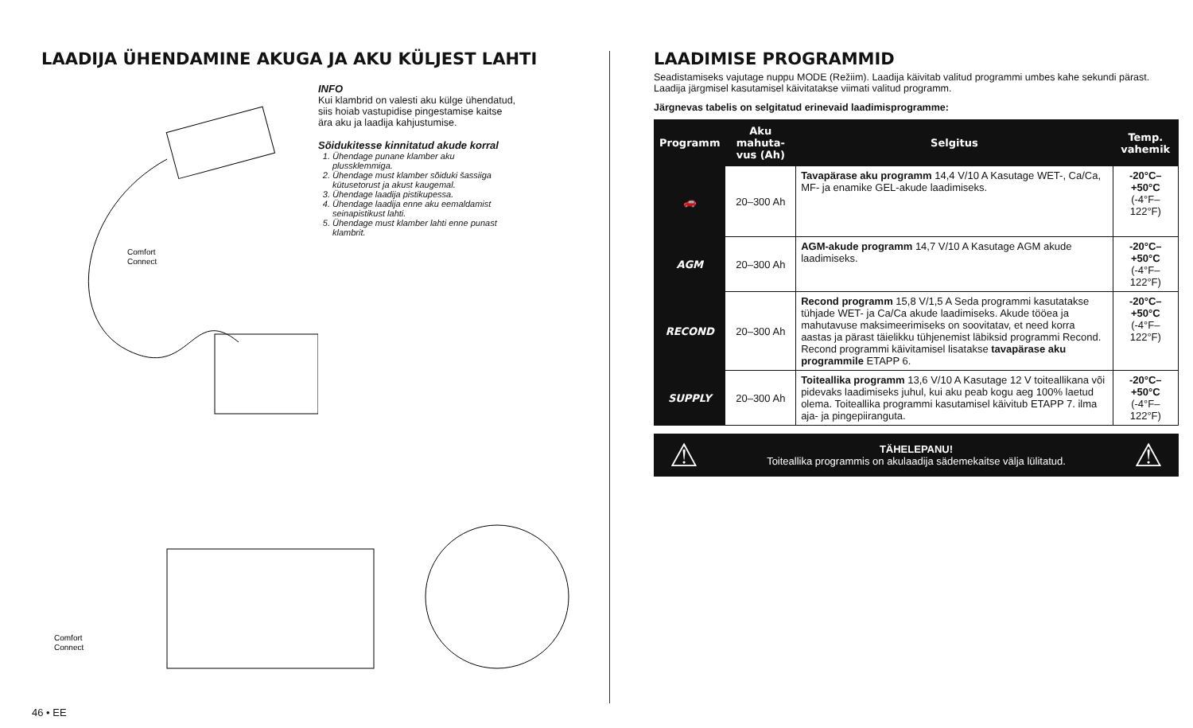LAADIJA ÜHENDAMINE AKUGA JA AKU KÜLJEST LAHTI
Comfort
Connect
INFO
Kui klambrid on valesti aku külge ühendatud, siis hoiab vastupidise pingestamise kaitse ära aku ja laadija kahjustumise.
Sõidukitesse kinnitatud akude korral
1. Ühendage punane klamber aku plussklemmiga.
2. Ühendage must klamber sõiduki šassiiga kütusetorust ja akust kaugemal.
3. Ühendage laadija pistikupessa.
4. Ühendage laadija enne aku eemaldamist seinapistikust lahti.
5. Ühendage must klamber lahti enne punast klambrit.
Comfort
Connect
LAADIMISE PROGRAMMID
Seadistamiseks vajutage nuppu MODE (Režiim). Laadija käivitab valitud programmi umbes kahe sekundi pärast. Laadija järgmisel kasutamisel käivitatakse viimati valitud programm.
Järgnevas tabelis on selgitatud erinevaid laadimisprogramme:
| Programm | Aku mahuta-vus (Ah) | Selgitus | Temp. vahemik |
| --- | --- | --- | --- |
| 🚗 | 20–300 Ah | Tavapärase aku programm 14,4 V/10 A Kasutage WET-, Ca/Ca, MF- ja enamike GEL-akude laadimiseks. | -20°C–+50°C (-4°F–122°F) |
| AGM | 20–300 Ah | AGM-akude programm 14,7 V/10 A Kasutage AGM akude laadimiseks. | -20°C–+50°C (-4°F–122°F) |
| RECOND | 20–300 Ah | Recond programm 15,8 V/1,5 A Seda programmi kasutatakse tühjade WET- ja Ca/Ca akude laadimiseks. Akude tööea ja mahutavuse maksimeerimiseks on soovitatav, et need korra aastas ja pärast täielikku tühjenemist läbiksid programmi Recond. Recond programmi käivitamisel lisatakse tavapärase aku programmile ETAPP 6. | -20°C–+50°C (-4°F–122°F) |
| SUPPLY | 20–300 Ah | Toiteallika programm 13,6 V/10 A Kasutage 12 V toiteallikana või pidevaks laadimiseks juhul, kui aku peab kogu aeg 100% laetud olema. Toiteallika programmi kasutamisel käivitub ETAPP 7. ilma aja- ja pingepiiranguta. | -20°C–+50°C (-4°F–122°F) |
⚠
TÄHELEPANU!
Toiteallika programmis on akulaadija sädemekaitse välja lülitatud.
⚠
46 • EE